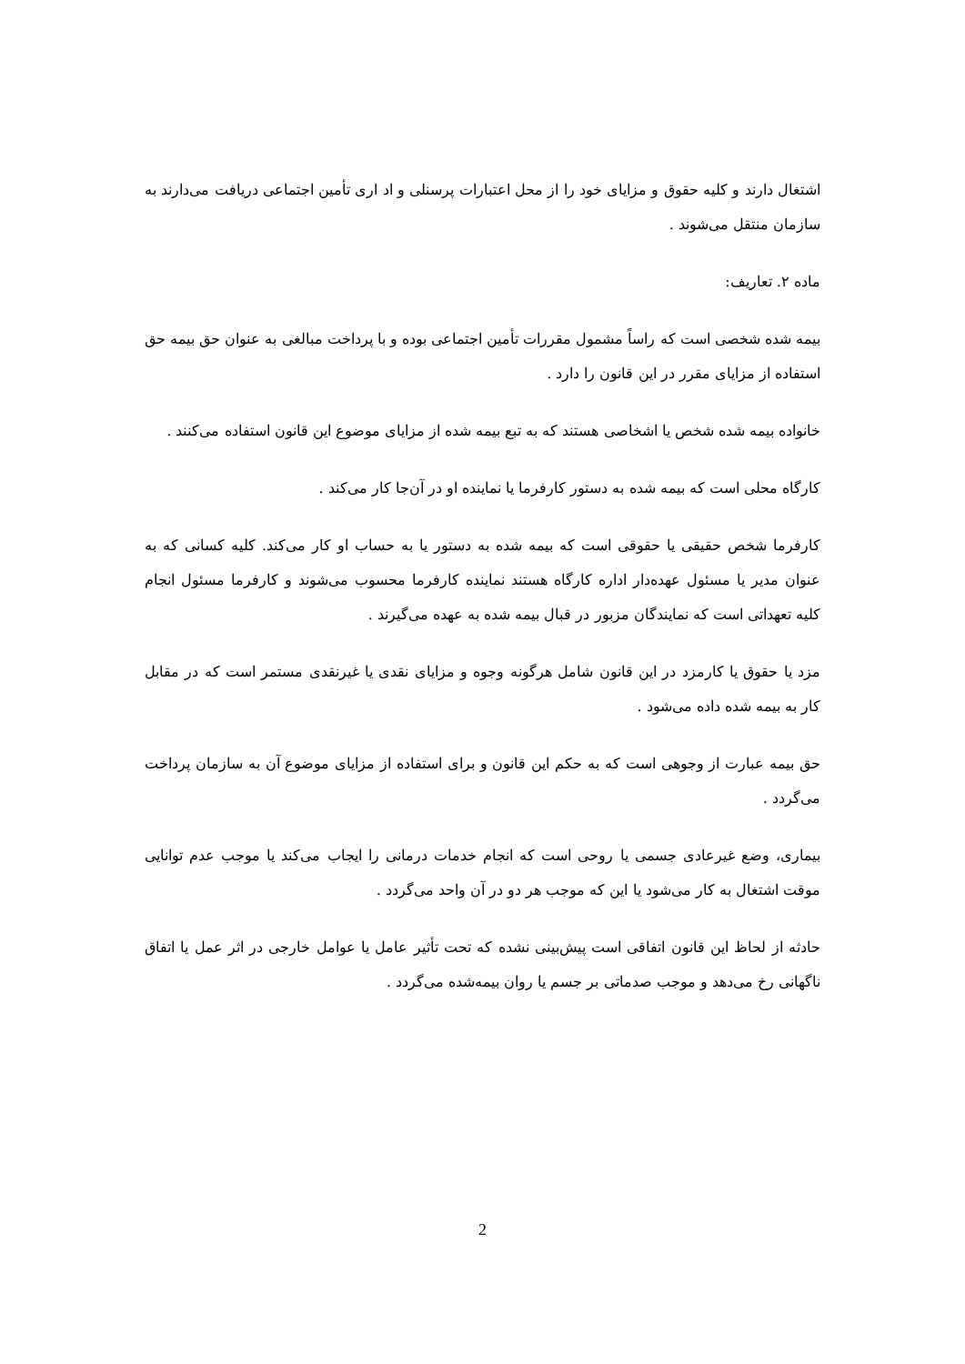اشتغال دارند و کلیه حقوق و مزایای خود را از محل اعتبارات پرسنلی و اد اری تأمین اجتماعی دریافت می‌دارند به سازمان منتقل می‌شوند .
ماده ۲. تعاریف:
بیمه شده شخصی است که راساً مشمول مقررات تأمین اجتماعی بوده و با پرداخت مبالغی به عنوان حق بیمه حق استفاده از مزایای مقرر در این قانون را دارد .
خانواده بیمه شده شخص یا اشخاصی هستند که به تبع بیمه شده از مزایای موضوع این قانون استفاده می‌کنند .
کارگاه محلی است که بیمه شده به دستور کارفرما یا نماینده او در آن‌جا کار می‌کند .
کارفرما شخص حقیقی یا حقوقی است که بیمه شده به دستور یا به حساب او کار می‌کند. کلیه کسانی که به عنوان مدیر یا مسئول عهده‌دار اداره کارگاه هستند نماینده کارفرما محسوب می‌شوند و کارفرما مسئول انجام کلیه تعهداتی است که نمایندگان مزبور در قبال بیمه شده به عهده می‌گیرند .
مزد یا حقوق یا کارمزد در این قانون شامل هرگونه وجوه و مزایای نقدی یا غیرنقدی مستمر است که در مقابل کار به بیمه شده داده می‌شود .
حق بیمه عبارت از وجوهی است که به حکم این قانون و برای استفاده از مزایای موضوع آن به سازمان پرداخت می‌گردد .
بیماری، وضع غیرعادی جسمی یا روحی است که انجام خدمات درمانی را ایجاب می‌کند یا موجب عدم توانایی موقت اشتغال به کار می‌شود یا این که موجب هر دو در آن واحد می‌گردد .
حادثه از لحاظ این قانون اتفاقی است پیش‌بینی نشده که تحت تأثیر عامل یا عوامل خارجی در اثر عمل یا اتفاق ناگهانی رخ می‌دهد و موجب صدماتی بر جسم یا روان بیمه‌شده می‌گردد .
2